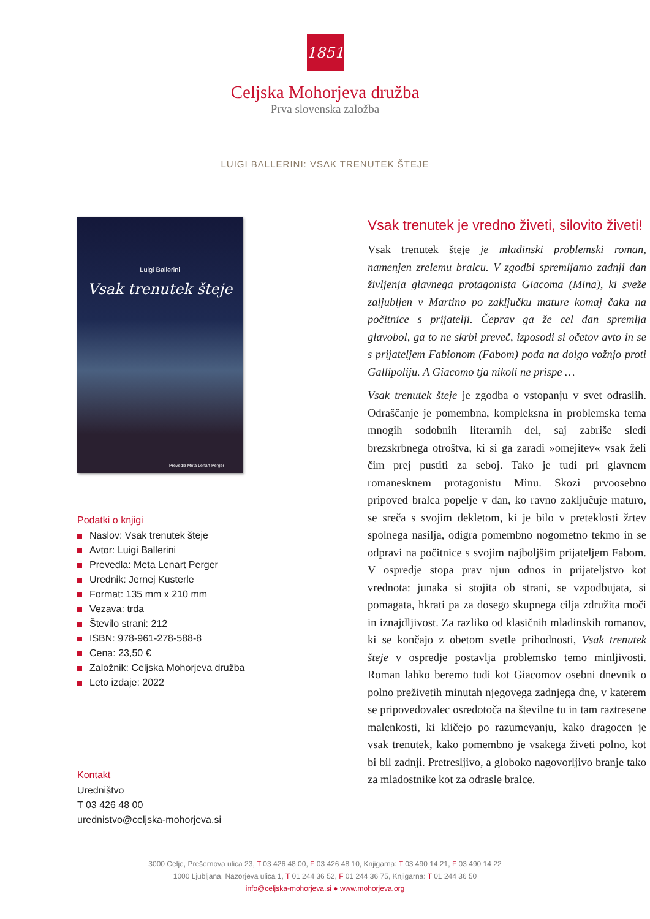1851
Celjska Mohorjeva družba
Prva slovenska založba
LUIGI BALLERINI: VSAK TRENUTEK ŠTEJE
Luigi Ballerini
Vsak trenutek šteje
Prevedla Meta Lenart Perger
Podatki o knjigi
Naslov: Vsak trenutek šteje
Avtor: Luigi Ballerini
Prevedla: Meta Lenart Perger
Urednik: Jernej Kusterle
Format: 135 mm x 210 mm
Vezava: trda
Število strani: 212
ISBN: 978-961-278-588-8
Cena: 23,50 €
Založnik: Celjska Mohorjeva družba
Leto izdaje: 2022
Kontakt
Uredništvo
T 03 426 48 00
urednistvo@celjska-mohorjeva.si
Vsak trenutek je vredno živeti, silovito živeti!
Vsak trenutek šteje je mladinski problemski roman, namenjen zrelemu bralcu. V zgodbi spremljamo zadnji dan življenja glavnega protagonista Giacoma (Mina), ki sveže zaljubljen v Martino po zaključku mature komaj čaka na počitnice s prijatelji. Čeprav ga že cel dan spremlja glavobol, ga to ne skrbi preveč, izposodi si očetov avto in se s prijateljem Fabionom (Fabom) poda na dolgo vožnjo proti Gallipoliju. A Giacomo tja nikoli ne prispe …
Vsak trenutek šteje je zgodba o vstopanju v svet odraslih. Odraščanje je pomembna, kompleksna in problemska tema mnogih sodobnih literarnih del, saj zabriše sledi brezskrbnega otroštva, ki si ga zaradi »omejitev« vsak želi čim prej pustiti za seboj. Tako je tudi pri glavnem romanesknem protagonistu Minu. Skozi prvoosebno pripoved bralca popelje v dan, ko ravno zaključuje maturo, se sreča s svojim dekletom, ki je bilo v preteklosti žrtev spolnega nasilja, odigra pomembno nogometno tekmo in se odpravi na počitnice s svojim najboljšim prijateljem Fabom. V ospredje stopa prav njun odnos in prijateljstvo kot vrednota: junaka si stojita ob strani, se vzpodbujata, si pomagata, hkrati pa za dosego skupnega cilja združita moči in iznajdljivost. Za razliko od klasičnih mladinskih romanov, ki se končajo z obetom svetle prihodnosti, Vsak trenutek šteje v ospredje postavlja problemsko temo minljivosti. Roman lahko beremo tudi kot Giacomov osebni dnevnik o polno preživetih minutah njegovega zadnjega dne, v katerem se pripovedovalec osredotoča na številne tu in tam raztresene malenkosti, ki kličejo po razumevanju, kako dragocen je vsak trenutek, kako pomembno je vsakega živeti polno, kot bi bil zadnji. Pretresljivo, a globoko nagovorljivo branje tako za mladostnike kot za odrasle bralce.
3000 Celje, Prešernova ulica 23, T 03 426 48 00, F 03 426 48 10, Knjigarna: T 03 490 14 21, F 03 490 14 22
1000 Ljubljana, Nazorjeva ulica 1, T 01 244 36 52, F 01 244 36 75, Knjigarna: T 01 244 36 50
info@celjska-mohorjeva.si ● www.mohorjeva.org